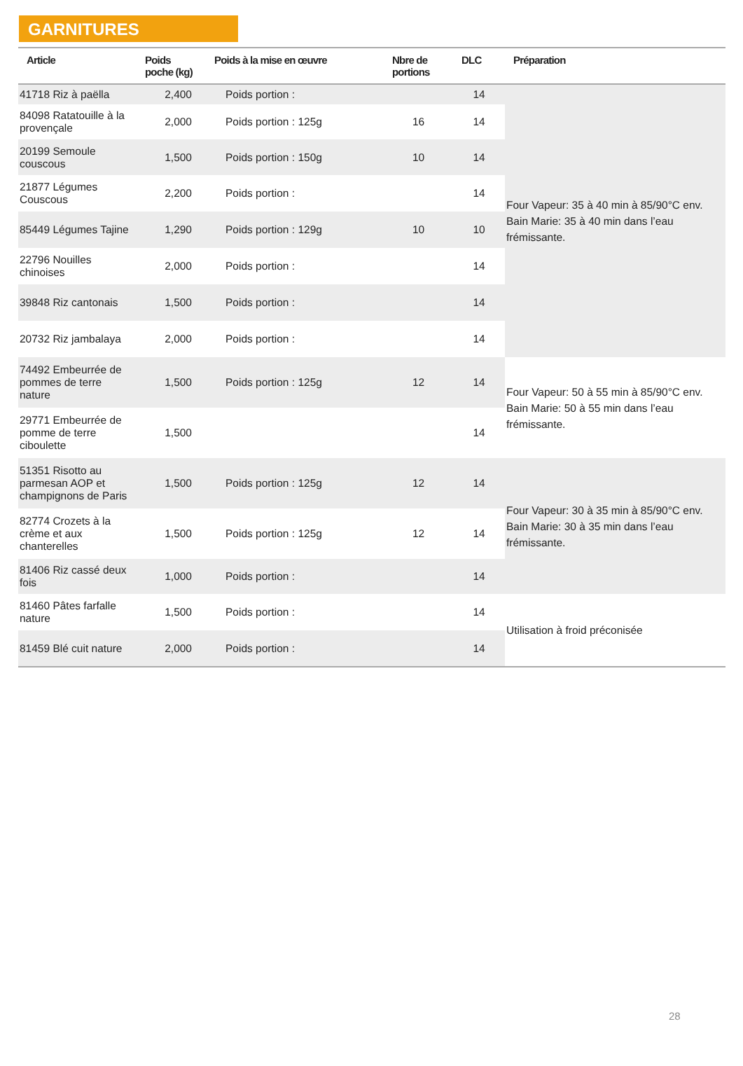GARNITURES
| Article | Poids poche (kg) | Poids à la mise en œuvre | Nbre de portions | DLC | Préparation |
| --- | --- | --- | --- | --- | --- |
| 41718 Riz à paëlla | 2,400 | Poids portion : | | 14 | Four Vapeur: 35 à 40 min à 85/90°C env. Bain Marie: 35 à 40 min dans l’eau frémissante. |
| 84098 Ratatouille à la provençale | 2,000 | Poids portion : 125g | 16 | 14 | |
| 20199 Semoule couscous | 1,500 | Poids portion : 150g | 10 | 14 | |
| 21877 Légumes Couscous | 2,200 | Poids portion : | | 14 | |
| 85449 Légumes Tajine | 1,290 | Poids portion : 129g | 10 | 10 | |
| 22796 Nouilles chinoises | 2,000 | Poids portion : | | 14 | |
| 39848 Riz cantonais | 1,500 | Poids portion : | | 14 | |
| 20732 Riz jambalaya | 2,000 | Poids portion : | | 14 | |
| 74492 Embeurrée de pommes de terre nature | 1,500 | Poids portion : 125g | 12 | 14 | Four Vapeur: 50 à 55 min à 85/90°C env. Bain Marie: 50 à 55 min dans l’eau frémissante. |
| 29771 Embeurrée de pomme de terre ciboulette | 1,500 | | | 14 | |
| 51351 Risotto au parmesan AOP et champignons de Paris | 1,500 | Poids portion : 125g | 12 | 14 | Four Vapeur: 30 à 35 min à 85/90°C env. Bain Marie: 30 à 35 min dans l’eau frémissante. |
| 82774 Crozets à la crème et aux chanterelles | 1,500 | Poids portion : 125g | 12 | 14 | |
| 81406 Riz cassé deux fois | 1,000 | Poids portion : | | 14 | |
| 81460 Pâtes farfalle nature | 1,500 | Poids portion : | | 14 | Utilisation à froid préconisée |
| 81459 Blé cuit nature | 2,000 | Poids portion : | | 14 | |
28